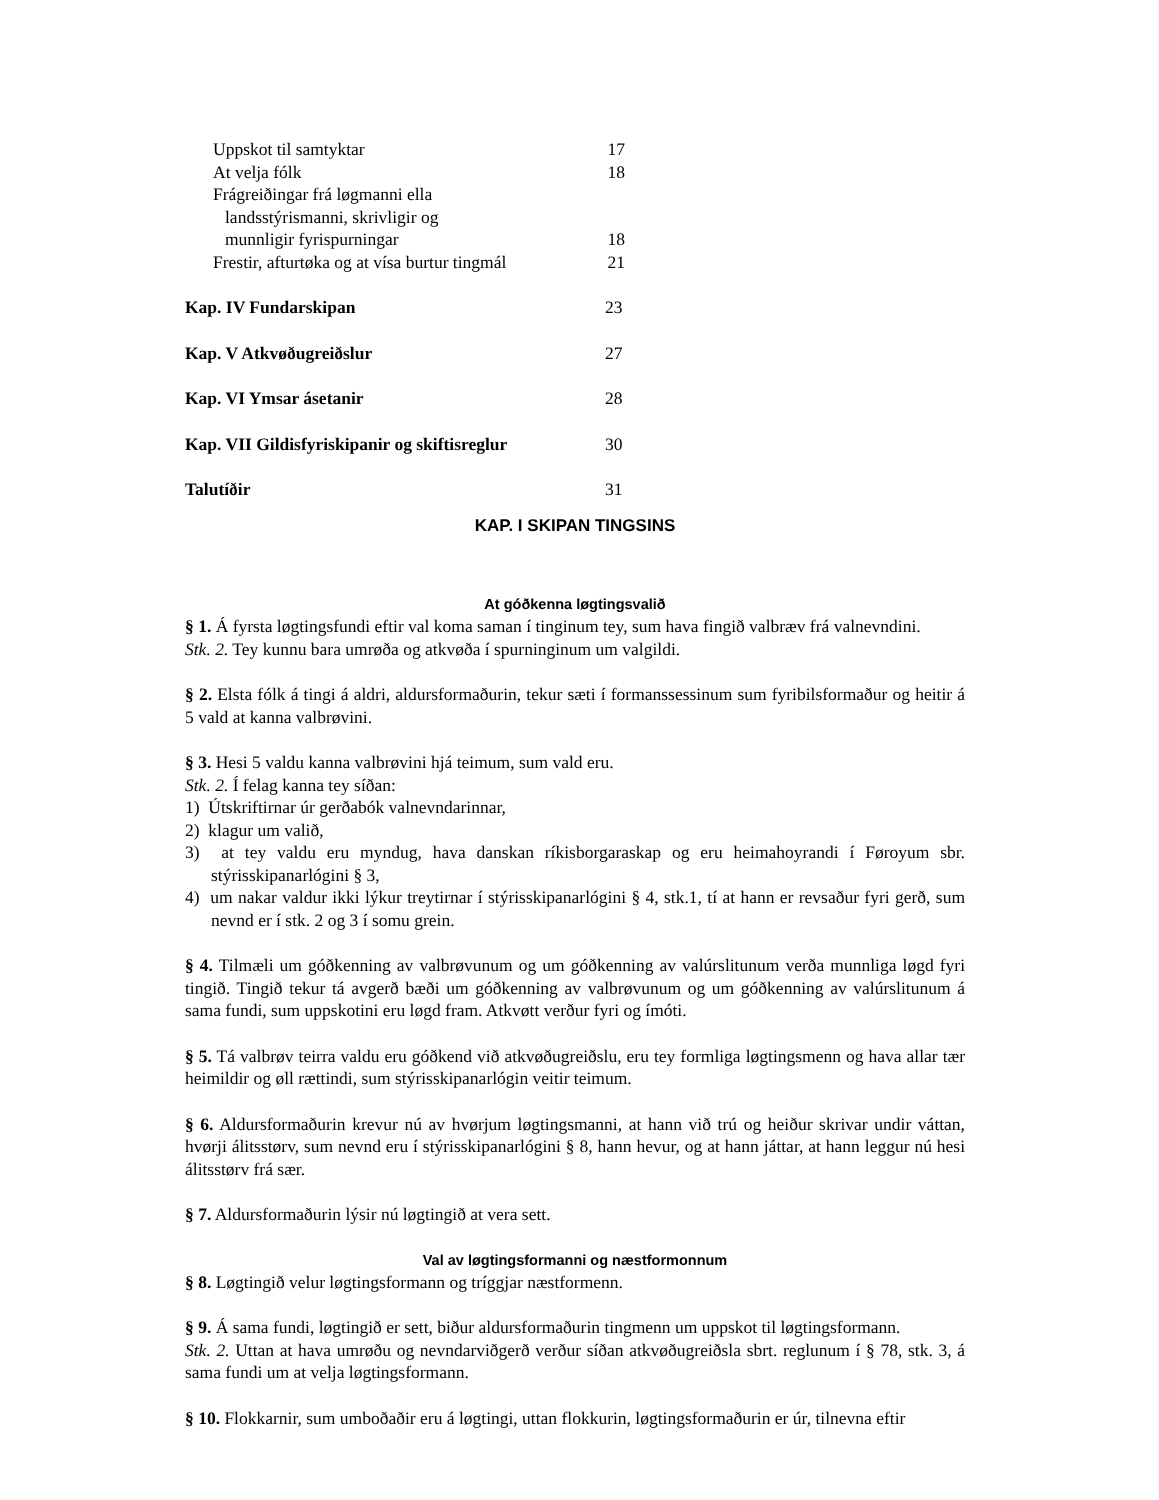Uppskot til samtyktar 17
At velja fólk 18
Frágreiðingar frá løgmanni ella
landsstýrismanni, skrivligir og
munnligir fyrispurningar 18
Frestir, afturtøka og at vísa burtur tingmál 21
Kap. IV Fundarskipan 23
Kap. V Atkvøðugreiðslur 27
Kap. VI Ymsar ásetanir 28
Kap. VII Gildisfyriskipanir og skiftisreglur 30
Talutíðir 31
KAP. I SKIPAN TINGSINS
At góðkenna løgtingsvalið
§ 1. Á fyrsta løgtingsfundi eftir val koma saman í tinginum tey, sum hava fingið valbræv frá valnevndini.
Stk. 2. Tey kunnu bara umrøða og atkvøða í spurninginum um valgildi.
§ 2. Elsta fólk á tingi á aldri, aldursformaðurin, tekur sæti í formanssessinum sum fyribilsformaður og heitir á 5 vald at kanna valbrøvini.
§ 3. Hesi 5 valdu kanna valbrøvini hjá teimum, sum vald eru.
Stk. 2. Í felag kanna tey síðan:
1) Útskriftirnar úr gerðabók valnevndarinnar,
2) klagur um valið,
3) at tey valdu eru myndug, hava danskan ríkisborgaraskap og eru heimahoyrandi í Føroyum sbr. stýrisskipanarlógini § 3,
4) um nakar valdur ikki lýkur treytirnar í stýrisskipanarlógini § 4, stk.1, tí at hann er revsaður fyri gerð, sum nevnd er í stk. 2 og 3 í somu grein.
§ 4. Tilmæli um góðkenning av valbrøvunum og um góðkenning av valúrslitunum verða munnliga løgd fyri tingið. Tingið tekur tá avgerð bæði um góðkenning av valbrøvunum og um góðkenning av valúrslitunum á sama fundi, sum uppskotini eru løgd fram. Atkvøtt verður fyri og ímóti.
§ 5. Tá valbrøv teirra valdu eru góðkend við atkvøðugreiðslu, eru tey formliga løgtingsmenn og hava allar tær heimildir og øll rættindi, sum stýrisskipanarlógin veitir teimum.
§ 6. Aldursformaðurin krevur nú av hvørjum løgtingsmanni, at hann við trú og heiður skrivar undir váttan, hvørji álitsstørv, sum nevnd eru í stýrisskipanarlógini § 8, hann hevur, og at hann játtar, at hann leggur nú hesi álitsstørv frá sær.
§ 7. Aldursformaðurin lýsir nú løgtingið at vera sett.
Val av løgtingsformanni og næstformonnum
§ 8. Løgtingið velur løgtingsformann og tríggjar næstformenn.
§ 9. Á sama fundi, løgtingið er sett, biður aldursformaðurin tingmenn um uppskot til løgtingsformann.
Stk. 2. Uttan at hava umrøðu og nevndarviðgerð verður síðan atkvøðugreiðsla sbrt. reglunum í § 78, stk. 3, á sama fundi um at velja løgtingsformann.
§ 10. Flokkarnir, sum umboðaðir eru á løgtingi, uttan flokkurin, løgtingsformaðurin er úr, tilnevna eftir